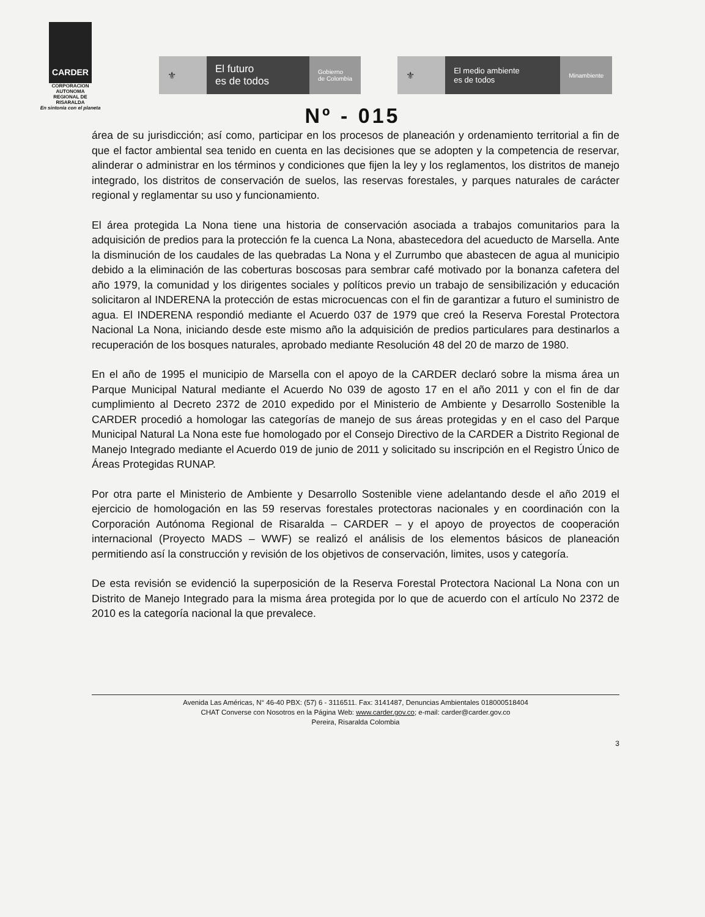CARDER
CORPORACION
AUTONOMA
REGIONAL DE
RISARALDA
En sintonía con el planeta
⚜ El futuro
es de todos
Gobierno
de Colombia
⚜
El medio ambiente
es de todos
Minambiente
Nº - 015
área de su jurisdicción; así como, participar en los procesos de planeación y ordenamiento territorial a fin de que el factor ambiental sea tenido en cuenta en las decisiones que se adopten y la competencia de reservar, alinderar o administrar en los términos y condiciones que fijen la ley y los reglamentos, los distritos de manejo integrado, los distritos de conservación de suelos, las reservas forestales, y parques naturales de carácter regional y reglamentar su uso y funcionamiento.
El área protegida La Nona tiene una historia de conservación asociada a trabajos comunitarios para la adquisición de predios para la protección fe la cuenca La Nona, abastecedora del acueducto de Marsella. Ante la disminución de los caudales de las quebradas La Nona y el Zurrumbo que abastecen de agua al municipio debido a la eliminación de las coberturas boscosas para sembrar café motivado por la bonanza cafetera del año 1979, la comunidad y los dirigentes sociales y políticos previo un trabajo de sensibilización y educación solicitaron al INDERENA la protección de estas microcuencas con el fin de garantizar a futuro el suministro de agua. El INDERENA respondió mediante el Acuerdo 037 de 1979 que creó la Reserva Forestal Protectora Nacional La Nona, iniciando desde este mismo año la adquisición de predios particulares para destinarlos a recuperación de los bosques naturales, aprobado mediante Resolución 48 del 20 de marzo de 1980.
En el año de 1995 el municipio de Marsella con el apoyo de la CARDER declaró sobre la misma área un Parque Municipal Natural mediante el Acuerdo No 039 de agosto 17 en el año 2011 y con el fin de dar cumplimiento al Decreto 2372 de 2010 expedido por el Ministerio de Ambiente y Desarrollo Sostenible la CARDER procedió a homologar las categorías de manejo de sus áreas protegidas y en el caso del Parque Municipal Natural La Nona este fue homologado por el Consejo Directivo de la CARDER a Distrito Regional de Manejo Integrado mediante el Acuerdo 019 de junio de 2011 y solicitado su inscripción en el Registro Único de Áreas Protegidas RUNAP.
Por otra parte el Ministerio de Ambiente y Desarrollo Sostenible viene adelantando desde el año 2019 el ejercicio de homologación en las 59 reservas forestales protectoras nacionales y en coordinación con la Corporación Autónoma Regional de Risaralda – CARDER – y el apoyo de proyectos de cooperación internacional (Proyecto MADS – WWF) se realizó el análisis de los elementos básicos de planeación permitiendo así la construcción y revisión de los objetivos de conservación, limites, usos y categoría.
De esta revisión se evidenció la superposición de la Reserva Forestal Protectora Nacional La Nona con un Distrito de Manejo Integrado para la misma área protegida por lo que de acuerdo con el artículo No 2372 de 2010 es la categoría nacional la que prevalece.
Avenida Las Américas, N° 46-40 PBX: (57) 6 - 3116511. Fax: 3141487, Denuncias Ambientales 018000518404
CHAT Converse con Nosotros en la Página Web: www.carder.gov.co; e-mail: carder@carder.gov.co
Pereira, Risaralda Colombia
3